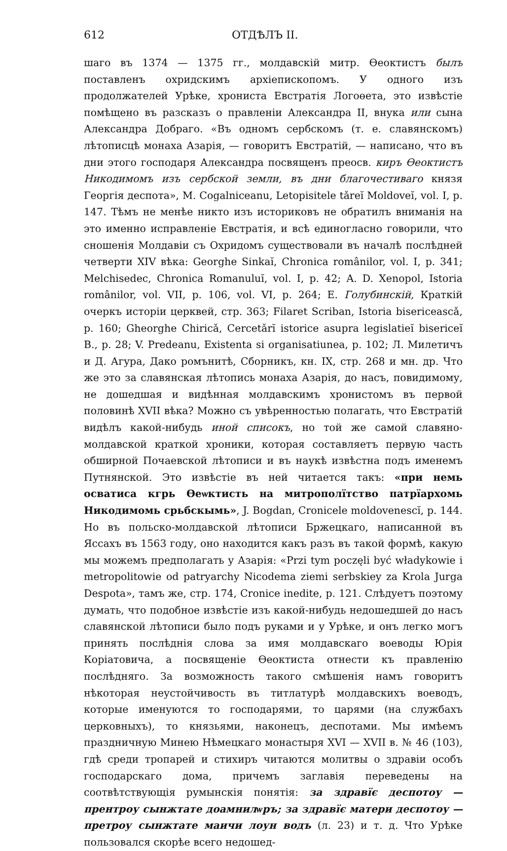612 ОТДѢЛЪ II.
шаго въ 1374 — 1375 гг., молдавскій митр. Өеоктистъ былъ поставленъ охридскимъ архіепископомъ. У одного изъ продолжателей Урѣке, хрониста Евстратія Логоөета, это извѣстіе помѣщено въ разсказъ о правленіи Александра II, внука или сына Александра Добраго. «Въ одномъ сербскомъ (т. е. славянскомъ) лѣтописцѣ монаха Азарія, — говоритъ Евстратій, — написано, что въ дни этого господаря Александра посвященъ преосв. киръ Өеоктистъ Никодимомъ изъ сербской земли, въ дни благочестиваго князя Георгія деспота», M. Cogalniceanu, Letopisitele tǎreĭ Moldoveĭ, vol. I, p. 147. Тѣмъ не менѣе никто изъ историковъ не обратилъ вниманія на это именно исправленіе Евстратія, и всѣ единогласно говорили, что сношенія Молдавіи съ Охридомъ существовали въ началѣ послѣдней четверти XIV вѣка: Georghe Sinkaĭ, Chronica românilor, vol. I, p. 341; Melchisedec, Chronica Romanuluĭ, vol. I, p. 42; A. D. Xenopol, Istoria românilor, vol. VII, p. 106, vol. VI, p. 264; Е. Голубинскій, Краткій очеркъ исторіи церквей, стр. 363; Filaret Scriban, Istoria bisericeascǎ, p. 160; Gheorghe Chiricǎ, Cercetǎrĭ istorice asupra legislatieĭ bisericeĭ B., p. 28; V. Predeanu, Existenta si organisatiunea, p. 102; Л. Милетичъ и Д. Агура, Дако ромънитѣ, Сборникъ, кн. IX, стр. 268 и мн. др. Что же это за славянская лѣтопись монаха Азарія, до насъ, повидимому, не дошедшая и видѣнная молдавскимъ хронистомъ въ первой половинѣ XVII вѣка? Можно съ увѣренностью полагать, что Евстратій видѣлъ какой-нибудь иной списокъ, но той же самой славяно-молдавской краткой хроники, которая составляетъ первую часть обширной Почаевской лѣтописи и въ наукѣ извѣстна подъ именемъ Путнянской. Это извѣстіе въ ней читается такъ: «при немь осватиса кгрь Өеѡктисть на митрополїтство патрїархомь Никодимомь срьбскымь», J. Bogdan, Cronicele moldovenescĭ, p. 144. Но въ польско-молдавской лѣтописи Бржецкаго, написанной въ Яссахъ въ 1563 году, оно находится какъ разъ въ такой формѣ, какую мы можемъ предполагать у Азарія: «Przi tym poczęli być władykowie i metropolitowie od patryarchy Nicodema ziemi serbskiey za Krola Jurga Despota», тамъ же, стр. 174, Cronice inedite, p. 121. Слѣдуетъ поэтому думать, что подобное извѣстіе изъ какой-нибудь недошедшей до насъ славянской лѣтописи было подъ руками и у Урѣке, и онъ легко могъ принять послѣднія слова за имя молдавскаго воеводы Юрія Коріатовича, а посвященіе Өеоктиста отнести къ правленію послѣдняго. За возможность такого смѣшенія намъ говоритъ нѣкоторая неустойчивость въ титлатурѣ молдавскихъ воеводъ, которые именуются то господарями, то царями (на службахъ церковныхъ), то князьями, наконецъ, деспотами. Мы имѣемъ праздничную Минею Нѣмецкаго монастыря XVI — XVII в. № 46 (103), гдѣ среди тропарей и стихиръ читаются молитвы о здравіи особъ господарскаго дома, причемъ заглавія переведены на соотвѣтствующія румынскія понятія: за здравїє деспотоу — прентроу сынжтате доамнилѡръ; за здравїє матери деспотоу — претроу сынжтате маичи лоун водъ (л. 23) и т. д. Что Урѣке пользовался скорѣе всего недошед-